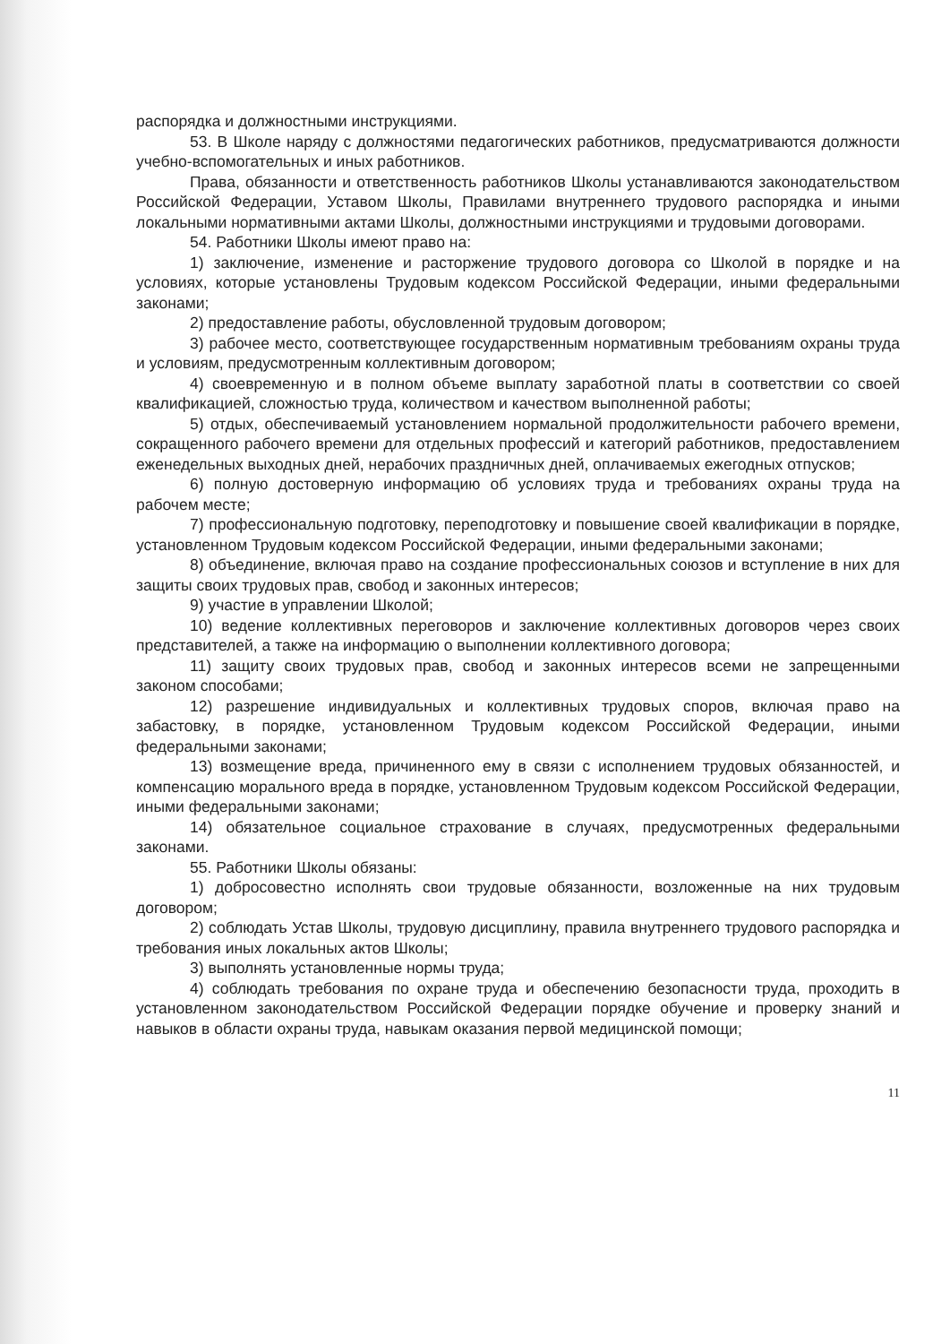распорядка и должностными инструкциями.
53. В Школе наряду с должностями педагогических работников, предусматриваются должности учебно-вспомогательных и иных работников.
Права, обязанности и ответственность работников Школы устанавливаются законодательством Российской Федерации, Уставом Школы, Правилами внутреннего трудового распорядка и иными локальными нормативными актами Школы, должностными инструкциями и трудовыми договорами.
54. Работники Школы имеют право на:
1) заключение, изменение и расторжение трудового договора со Школой в порядке и на условиях, которые установлены Трудовым кодексом Российской Федерации, иными федеральными законами;
2) предоставление работы, обусловленной трудовым договором;
3) рабочее место, соответствующее государственным нормативным требованиям охраны труда и условиям, предусмотренным коллективным договором;
4) своевременную и в полном объеме выплату заработной платы в соответствии со своей квалификацией, сложностью труда, количеством и качеством выполненной работы;
5) отдых, обеспечиваемый установлением нормальной продолжительности рабочего времени, сокращенного рабочего времени для отдельных профессий и категорий работников, предоставлением еженедельных выходных дней, нерабочих праздничных дней, оплачиваемых ежегодных отпусков;
6) полную достоверную информацию об условиях труда и требованиях охраны труда на рабочем месте;
7) профессиональную подготовку, переподготовку и повышение своей квалификации в порядке, установленном Трудовым кодексом Российской Федерации, иными федеральными законами;
8) объединение, включая право на создание профессиональных союзов и вступление в них для защиты своих трудовых прав, свобод и законных интересов;
9) участие в управлении Школой;
10) ведение коллективных переговоров и заключение коллективных договоров через своих представителей, а также на информацию о выполнении коллективного договора;
11) защиту своих трудовых прав, свобод и законных интересов всеми не запрещенными законом способами;
12) разрешение индивидуальных и коллективных трудовых споров, включая право на забастовку, в порядке, установленном Трудовым кодексом Российской Федерации, иными федеральными законами;
13) возмещение вреда, причиненного ему в связи с исполнением трудовых обязанностей, и компенсацию морального вреда в порядке, установленном Трудовым кодексом Российской Федерации, иными федеральными законами;
14) обязательное социальное страхование в случаях, предусмотренных федеральными законами.
55. Работники Школы обязаны:
1) добросовестно исполнять свои трудовые обязанности, возложенные на них трудовым договором;
2) соблюдать Устав Школы, трудовую дисциплину, правила внутреннего трудового распорядка и требования иных локальных актов Школы;
3) выполнять установленные нормы труда;
4) соблюдать требования по охране труда и обеспечению безопасности труда, проходить в установленном законодательством Российской Федерации порядке обучение и проверку знаний и навыков в области охраны труда, навыкам оказания первой медицинской помощи;
11